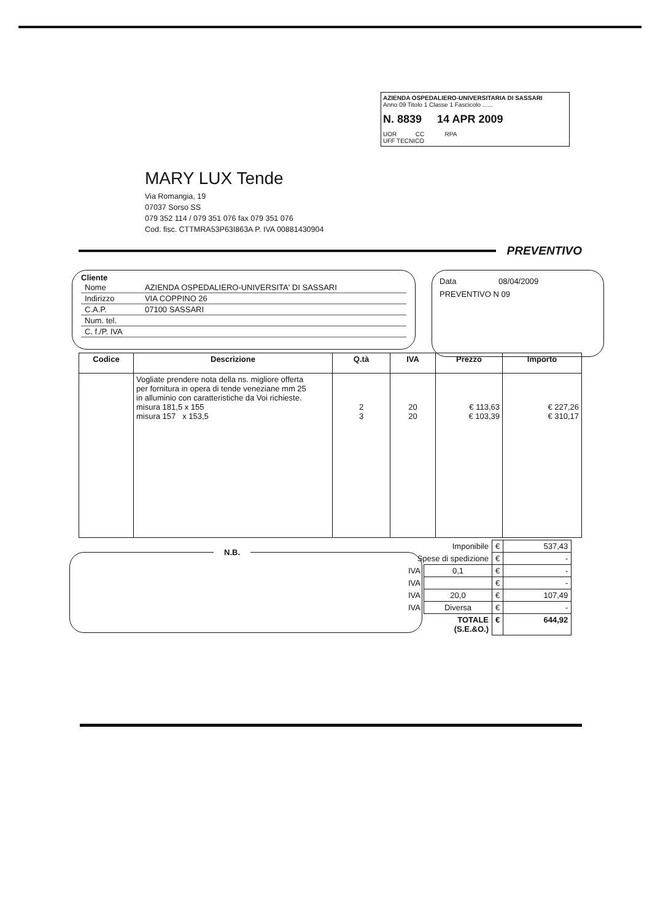AZIENDA OSPEDALIERO-UNIVERSITARIA DI SASSARI
Anno 09 Titolo 1 Classe 1 Fascicolo ......
N. 8839 14 APR 2009
UOR CC RPA
UFF TECNICO
MARY LUX Tende
Via Romangia, 19
07037 Sorso SS
079 352 114 / 079 351 076 fax 079 351 076
Cod. fisc. CTTMRA53P63I863A P. IVA 00881430904
PREVENTIVO
Cliente
| Nome | AZIENDA OSPEDALIERO-UNIVERSITA' DI SASSARI |
| Indirizzo | VIA COPPINO 26 |
| C.A.P. | 07100 SASSARI |
| Num. tel. | |
| C. f./P. IVA | |
Data 08/04/2009
PREVENTIVO N 09
| Codice | Descrizione | Q.tà | IVA | Prezzo | Importo |
| --- | --- | --- | --- | --- | --- |
| | Vogliate prendere nota della ns. migliore offerta per fornitura in opera di tende veneziane mm 25 in alluminio con caratteristiche da Voi richieste. misura 181,5 x 155 misura 157 x 153,5 | 2 3 | 20 20 | € 113,63 € 103,39 | € 227,26 € 310,17 |
N.B.
| Imponibile | | € | 537,43 |
| Spese di spedizione | | € | - |
| IVA | 0,1 | € | - |
| IVA | | € | - |
| IVA | 20,0 | € | 107,49 |
| IVA | Diversa | € | - |
| TOTALE (S.E.&O.) | | € | 644,92 |